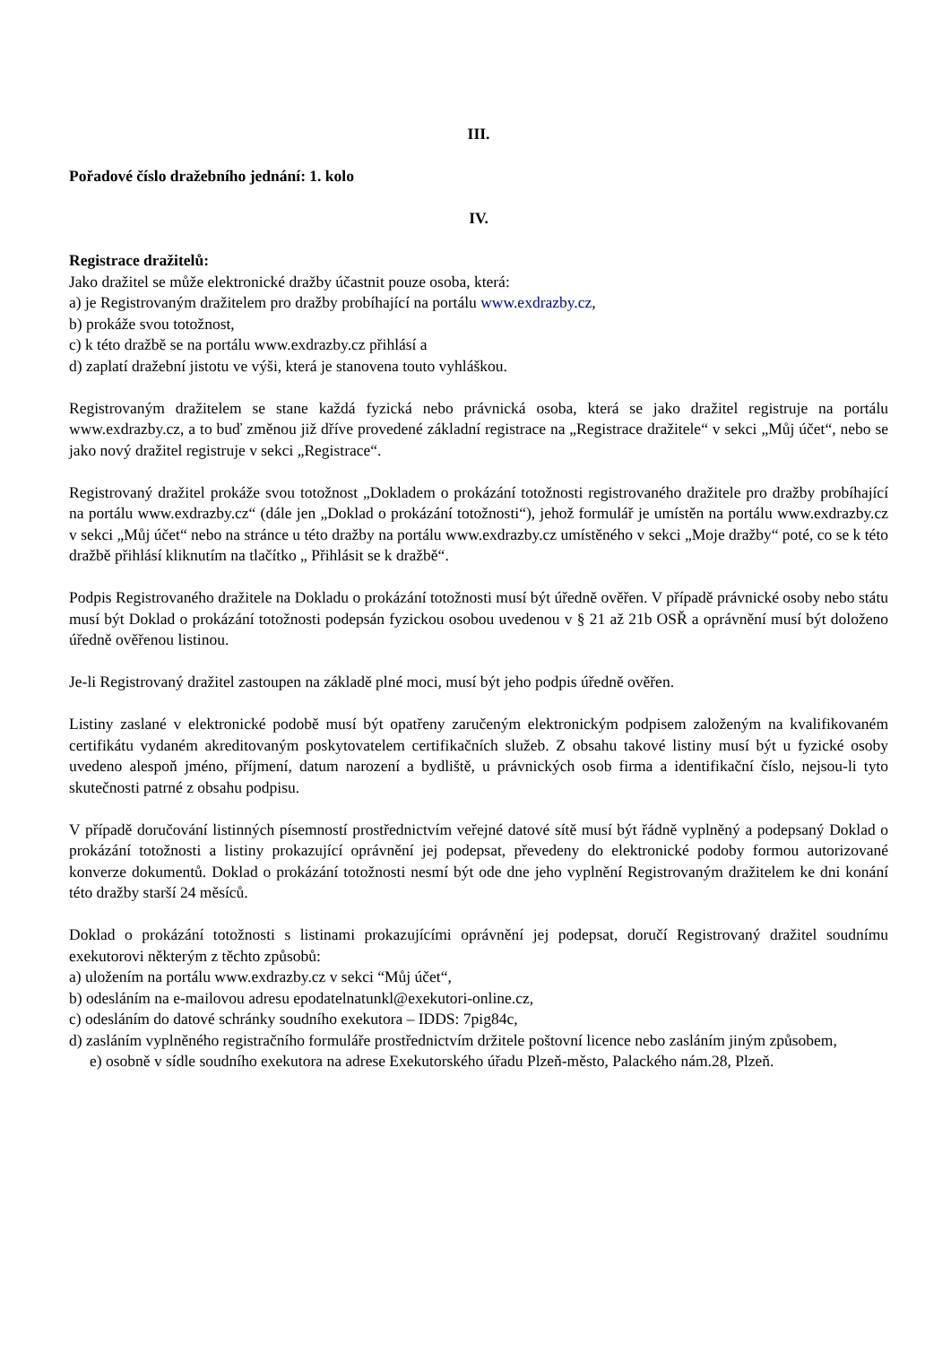III.
Pořadové číslo dražebního jednání: 1. kolo
IV.
Registrace dražitelů:
Jako dražitel se může elektronické dražby účastnit pouze osoba, která:
a) je Registrovaným dražitelem pro dražby probíhající na portálu www.exdrazby.cz,
b) prokáže svou totožnost,
c) k této dražbě se na portálu www.exdrazby.cz přihlásí a
d) zaplatí dražební jistotu ve výši, která je stanovena touto vyhláškou.
Registrovaným dražitelem se stane každá fyzická nebo právnická osoba, která se jako dražitel registruje na portálu www.exdrazby.cz, a to buď změnou již dříve provedené základní registrace na „Registrace dražitele“ v sekci „Můj účet“, nebo se jako nový dražitel registruje v sekci „Registrace“.
Registrovaný dražitel prokáže svou totožnost „Dokladem o prokázání totožnosti registrovaného dražitele pro dražby probíhající na portálu www.exdrazby.cz“ (dále jen „Doklad o prokázání totožnosti“), jehož formulář je umístěn na portálu www.exdrazby.cz v sekci „Můj účet“ nebo na stránce u této dražby na portálu www.exdrazby.cz umístěného v sekci „Moje dražby“ poté, co se k této dražbě přihlásí kliknutím na tlačítko „ Přihlásit se k dražbě“.
Podpis Registrovaného dražitele na Dokladu o prokázání totožnosti musí být úředně ověřen. V případě právnické osoby nebo státu musí být Doklad o prokázání totožnosti podepsán fyzickou osobou uvedenou v § 21 až 21b OSŘ a oprávnění musí být doloženo úředně ověřenou listinou.
Je-li Registrovaný dražitel zastoupen na základě plné moci, musí být jeho podpis úředně ověřen.
Listiny zaslané v elektronické podobě musí být opatřeny zaručeným elektronickým podpisem založeným na kvalifikovaném certifikátu vydaném akreditovaným poskytovatelem certifikačních služeb. Z obsahu takové listiny musí být u fyzické osoby uvedeno alespoň jméno, příjmení, datum narození a bydliště, u právnických osob firma a identifikační číslo, nejsou-li tyto skutečnosti patrné z obsahu podpisu.
V případě doručování listinných písemností prostřednictvím veřejné datové sítě musí být řádně vyplněný a podepsaný Doklad o prokázání totožnosti a listiny prokazující oprávnění jej podepsat, převedeny do elektronické podoby formou autorizované konverze dokumentů. Doklad o prokázání totožnosti nesmí být ode dne jeho vyplnění Registrovaným dražitelem ke dni konání této dražby starší 24 měsíců.
Doklad o prokázání totožnosti s listinami prokazujícími oprávnění jej podepsat, doručí Registrovaný dražitel soudnímu exekutorovi některým z těchto způsobů:
a) uložením na portálu www.exdrazby.cz v sekci “Můj účet“,
b) odesláním na e-mailovou adresu epodatelnatunkl@exekutori-online.cz,
c) odesláním do datové schránky soudního exekutora – IDDS: 7pig84c,
d) zasláním vyplněného registračního formuláře prostřednictvím držitele poštovní licence nebo zasláním jiným způsobem,
e) osobně v sídle soudního exekutora na adrese Exekutorského úřadu Plzeň-město, Palackého nám.28, Plzeň.